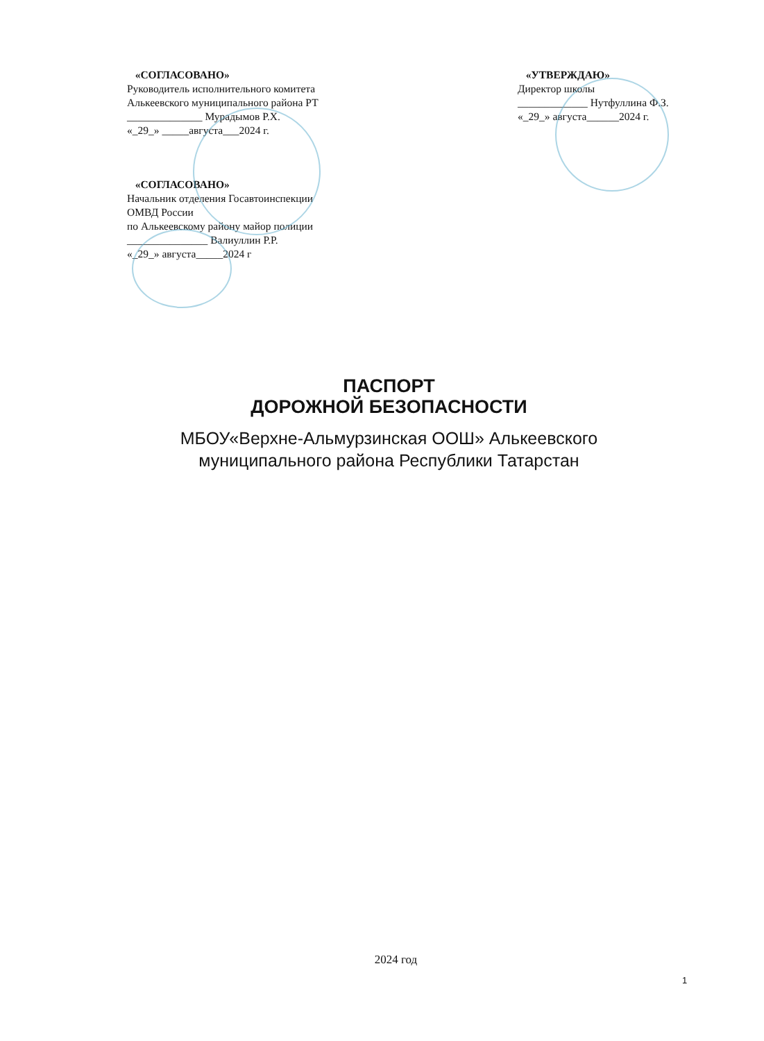«СОГЛАСОВАНО»
Руководитель исполнительного комитета
Алькеевского муниципального района РТ
______________ Мурадымов Р.Х.
«_29_» _____августа___2024 г.
«СОГЛАСОВАНО»
Начальник отделения Госавтоинспекции
ОМВД России
по Алькеевскому району майор полиции
_______________ Валиуллин Р.Р.
«_29_» августа_____2024 г
«УТВЕРЖДАЮ»
Директор школы
_____________ Нутфуллина Ф.З.
«_29_» августа______2024 г.
ПАСПОРТ
ДОРОЖНОЙ БЕЗОПАСНОСТИ
МБОУ«Верхне-Альмурзинская ООШ» Алькеевского
муниципального района Республики Татарстан
2024 год
1